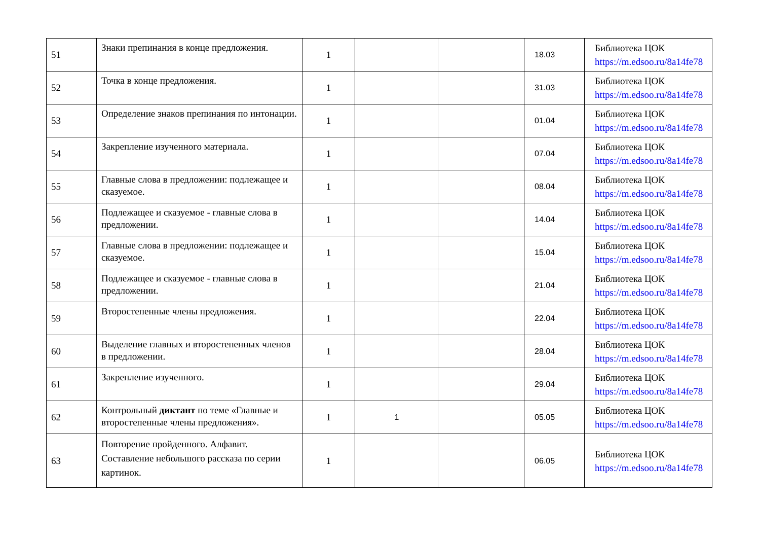| 51 | Знаки препинания в конце предложения. | 1 | | | 18.03 | Библиотека ЦОК https://m.edsoo.ru/8a14fe78 |
| 52 | Точка в конце предложения. | 1 | | | 31.03 | Библиотека ЦОК https://m.edsoo.ru/8a14fe78 |
| 53 | Определение знаков препинания по интонации. | 1 | | | 01.04 | Библиотека ЦОК https://m.edsoo.ru/8a14fe78 |
| 54 | Закрепление изученного материала. | 1 | | | 07.04 | Библиотека ЦОК https://m.edsoo.ru/8a14fe78 |
| 55 | Главные слова в предложении: подлежащее и сказуемое. | 1 | | | 08.04 | Библиотека ЦОК https://m.edsoo.ru/8a14fe78 |
| 56 | Подлежащее и сказуемое - главные слова в предложении. | 1 | | | 14.04 | Библиотека ЦОК https://m.edsoo.ru/8a14fe78 |
| 57 | Главные слова в предложении: подлежащее и сказуемое. | 1 | | | 15.04 | Библиотека ЦОК https://m.edsoo.ru/8a14fe78 |
| 58 | Подлежащее и сказуемое - главные слова в предложении. | 1 | | | 21.04 | Библиотека ЦОК https://m.edsoo.ru/8a14fe78 |
| 59 | Второстепенные члены предложения. | 1 | | | 22.04 | Библиотека ЦОК https://m.edsoo.ru/8a14fe78 |
| 60 | Выделение главных и второстепенных членов в предложении. | 1 | | | 28.04 | Библиотека ЦОК https://m.edsoo.ru/8a14fe78 |
| 61 | Закрепление изученного. | 1 | | | 29.04 | Библиотека ЦОК https://m.edsoo.ru/8a14fe78 |
| 62 | Контрольный диктант по теме «Главные и второстепенные члены предложения». | 1 | 1 | | 05.05 | Библиотека ЦОК https://m.edsoo.ru/8a14fe78 |
| 63 | Повторение пройденного. Алфавит. Составление небольшого рассказа по серии картинок. | 1 | | | 06.05 | Библиотека ЦОК https://m.edsoo.ru/8a14fe78 |